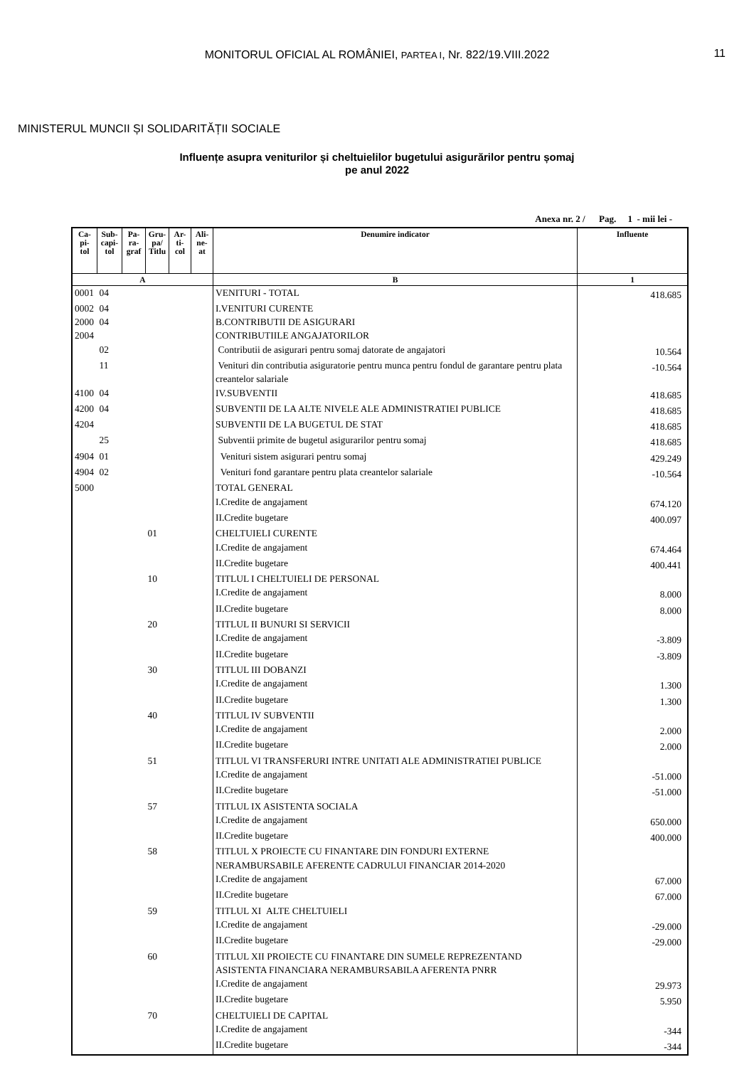MONITORUL OFICIAL AL ROMÂNIEI, PARTEA I, Nr. 822/19.VIII.2022 11
MINISTERUL MUNCII ȘI SOLIDARITĂȚII SOCIALE
Influențe asupra veniturilor și cheltuielilor bugetului asigurărilor pentru șomaj
pe anul 2022
Anexa nr. 2 / Pag. 1 - mii lei -
| Ca- pi- tol | Sub- capi- tol | Pa- ra- graf | Gru- pa/ Titlu | Ar- ti- col | Ali- ne- at | Denumire indicator | Influente |
| --- | --- | --- | --- | --- | --- | --- | --- |
| A | | | | | | B | 1 |
| 0001 | 04 | | | | | VENITURI - TOTAL | 418.685 |
| 0002 | 04 | | | | | I.VENITURI CURENTE | |
| 2000 | 04 | | | | | B.CONTRIBUTII DE ASIGURARI | |
| 2004 | | | | | | CONTRIBUTIILE ANGAJATORILOR | |
| | 02 | | | | | Contributii de asigurari pentru somaj datorate de angajatori | 10.564 |
| | 11 | | | | | Venituri din contributia asiguratorie pentru munca pentru fondul de garantare pentru plata creantelor salariale | -10.564 |
| 4100 | 04 | | | | | IV.SUBVENTII | 418.685 |
| 4200 | 04 | | | | | SUBVENTII DE LA ALTE NIVELE ALE ADMINISTRATIEI PUBLICE | 418.685 |
| 4204 | | | | | | SUBVENTII DE LA BUGETUL DE STAT | 418.685 |
| | 25 | | | | | Subventii primite de bugetul asigurarilor pentru somaj | 418.685 |
| 4904 | 01 | | | | | Venituri sistem asigurari pentru somaj | 429.249 |
| 4904 | 02 | | | | | Venituri fond garantare pentru plata creantelor salariale | -10.564 |
| 5000 | | | | | | TOTAL GENERAL | |
| | | | | | | I.Credite de angajament | 674.120 |
| | | | | | | II.Credite bugetare | 400.097 |
| | | | 01 | | | CHELTUIELI CURENTE | |
| | | | | | | I.Credite de angajament | 674.464 |
| | | | | | | II.Credite bugetare | 400.441 |
| | | | 10 | | | TITLUL I CHELTUIELI DE PERSONAL | |
| | | | | | | I.Credite de angajament | 8.000 |
| | | | | | | II.Credite bugetare | 8.000 |
| | | | 20 | | | TITLUL II BUNURI SI SERVICII | |
| | | | | | | I.Credite de angajament | -3.809 |
| | | | | | | II.Credite bugetare | -3.809 |
| | | | 30 | | | TITLUL III DOBANZI | |
| | | | | | | I.Credite de angajament | 1.300 |
| | | | | | | II.Credite bugetare | 1.300 |
| | | | 40 | | | TITLUL IV SUBVENTII | |
| | | | | | | I.Credite de angajament | 2.000 |
| | | | | | | II.Credite bugetare | 2.000 |
| | | | 51 | | | TITLUL VI TRANSFERURI INTRE UNITATI ALE ADMINISTRATIEI PUBLICE | |
| | | | | | | I.Credite de angajament | -51.000 |
| | | | | | | II.Credite bugetare | -51.000 |
| | | | 57 | | | TITLUL IX ASISTENTA SOCIALA | |
| | | | | | | I.Credite de angajament | 650.000 |
| | | | | | | II.Credite bugetare | 400.000 |
| | | | 58 | | | TITLUL X PROIECTE CU FINANTARE DIN FONDURI EXTERNE NERAMBURSABILE AFERENTE CADRULUI FINANCIAR 2014-2020 | |
| | | | | | | I.Credite de angajament | 67.000 |
| | | | | | | II.Credite bugetare | 67.000 |
| | | | 59 | | | TITLUL XI ALTE CHELTUIELI | |
| | | | | | | I.Credite de angajament | -29.000 |
| | | | | | | II.Credite bugetare | -29.000 |
| | | | 60 | | | TITLUL XII PROIECTE CU FINANTARE DIN SUMELE REPREZENTAND ASISTENTA FINANCIARA NERAMBURSABILA AFERENTA PNRR | |
| | | | | | | I.Credite de angajament | 29.973 |
| | | | | | | II.Credite bugetare | 5.950 |
| | | | 70 | | | CHELTUIELI DE CAPITAL | |
| | | | | | | I.Credite de angajament | -344 |
| | | | | | | II.Credite bugetare | -344 |